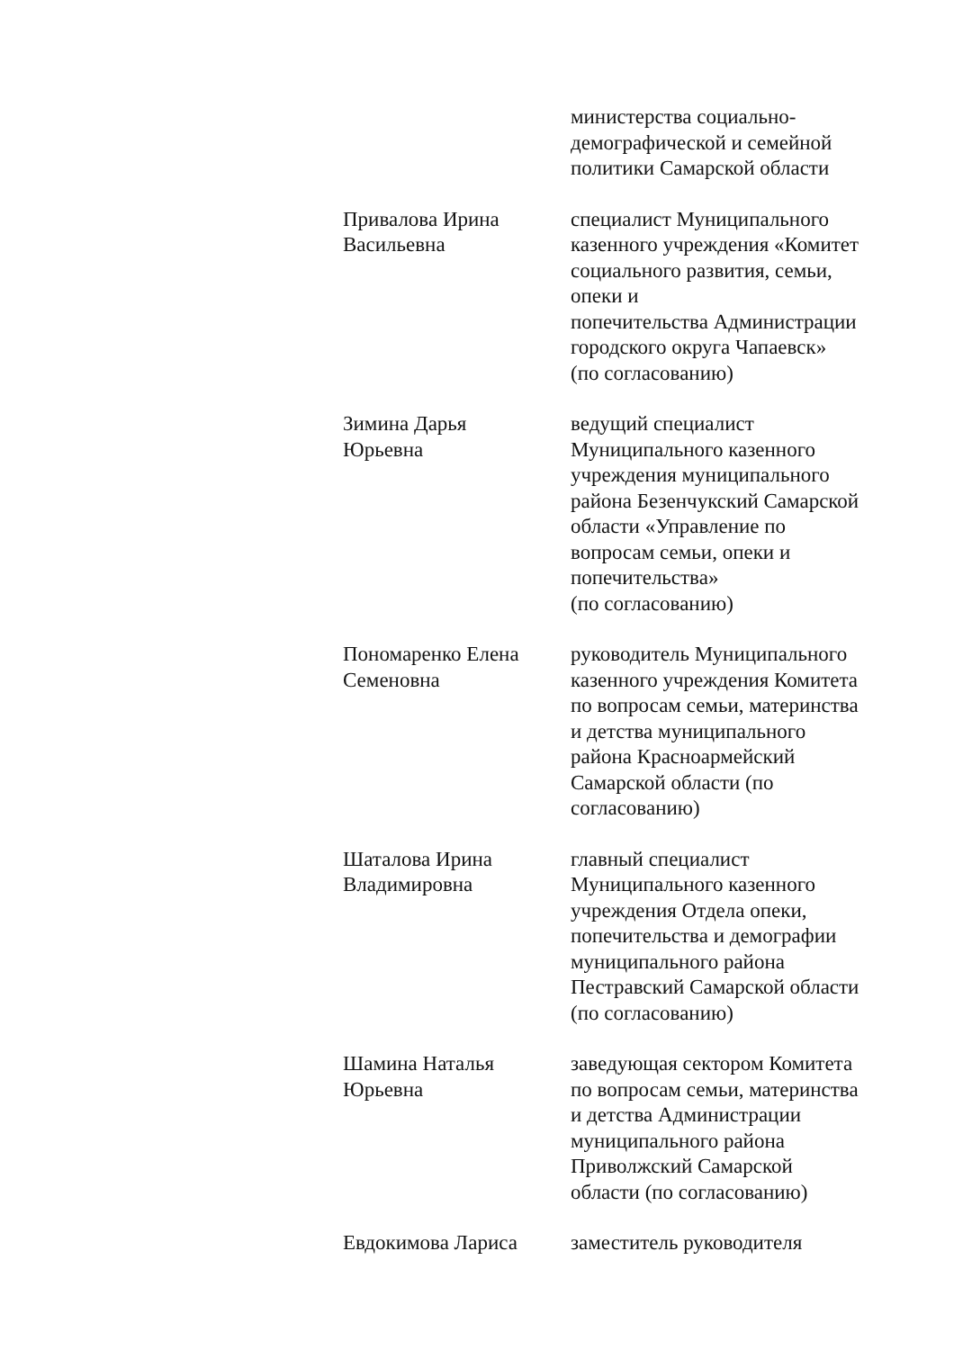министерства социально-
демографической и семейной
политики Самарской области
Привалова Ирина
Васильевна
специалист Муниципального
казенного учреждения «Комитет
социального развития, семьи,
опеки и
попечительства Администрации
городского округа Чапаевск»
(по согласованию)
Зимина Дарья
Юрьевна
ведущий специалист
Муниципального казенного
учреждения муниципального
района Безенчукский Самарской
области «Управление по
вопросам семьи, опеки и
попечительства»
(по согласованию)
Пономаренко Елена
Семеновна
руководитель Муниципального
казенного учреждения Комитета
по вопросам семьи, материнства
и детства муниципального
района Красноармейский
Самарской области (по
согласованию)
Шаталова Ирина
Владимировна
главный специалист
Муниципального казенного
учреждения Отдела опеки,
попечительства и демографии
муниципального района
Пестравский Самарской области
(по согласованию)
Шамина Наталья
Юрьевна
заведующая сектором Комитета
по вопросам семьи, материнства
и детства Администрации
муниципального района
Приволжский Самарской
области (по согласованию)
Евдокимова Лариса заместитель руководителя